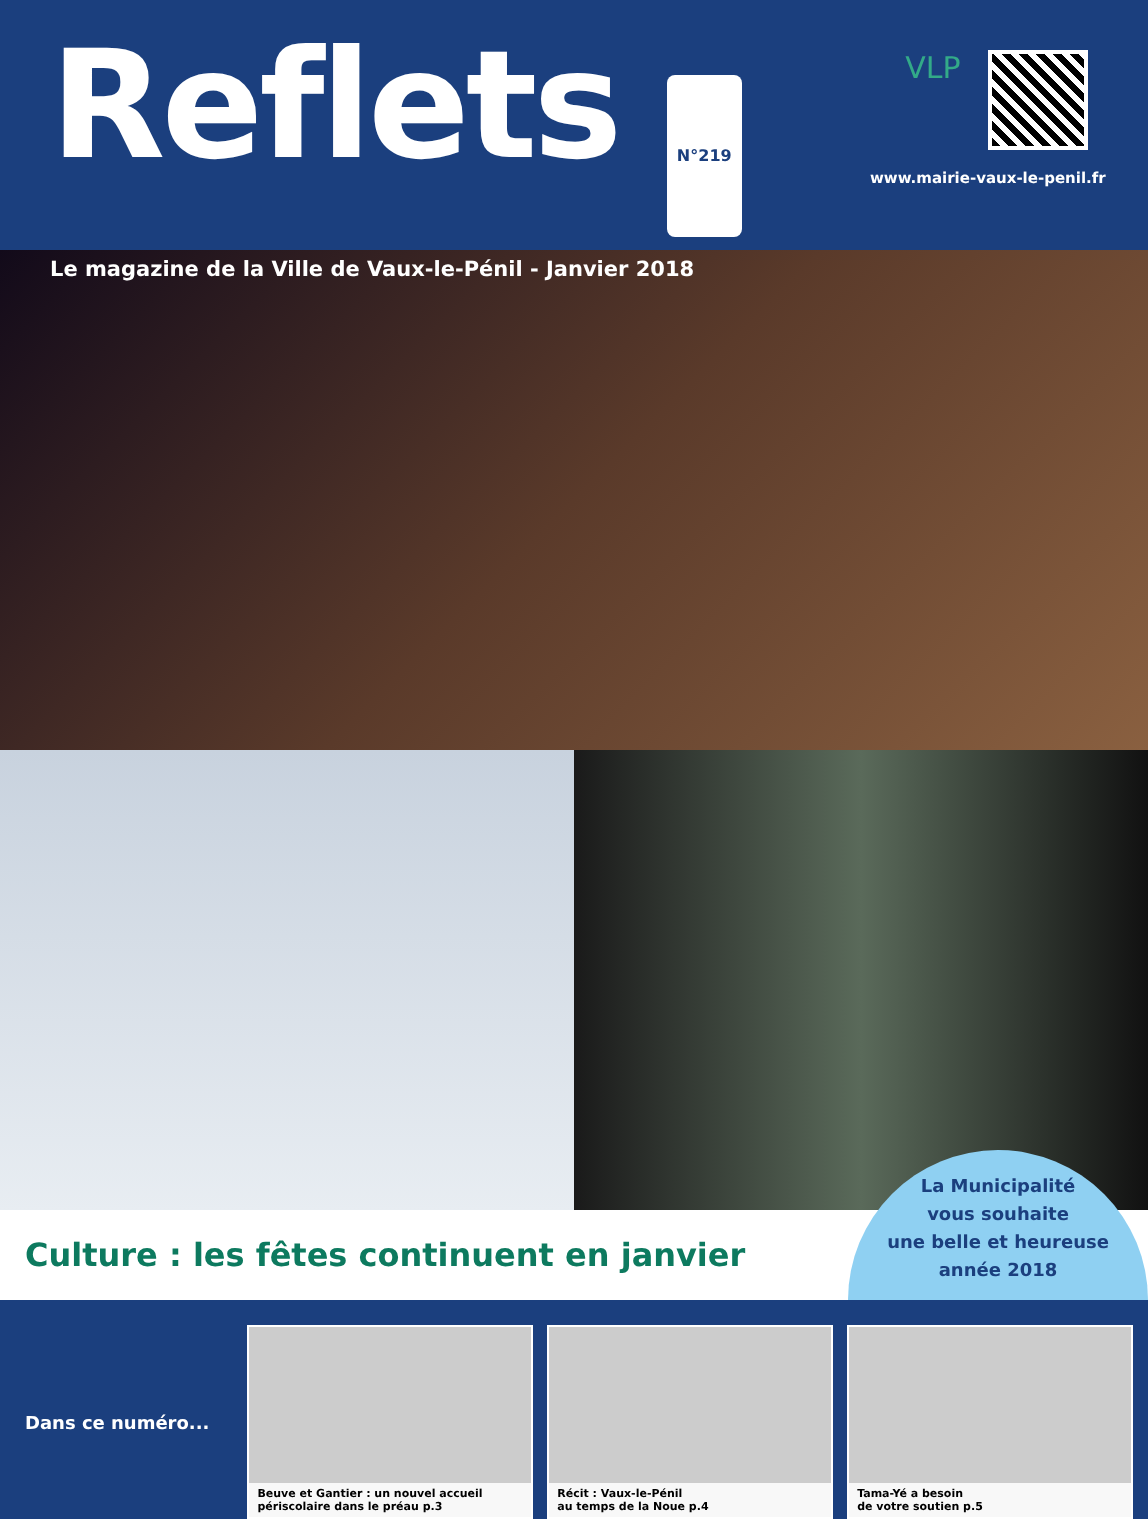Reflets N°219
Le magazine de la Ville de Vaux-le-Pénil - Janvier 2018
VLP
www.mairie-vaux-le-penil.fr
Culture : les fêtes continuent en janvier
La Municipalité
vous souhaite
une belle et heureuse
année 2018
Dans ce numéro...
Beuve et Gantier : un nouvel accueil
périscolaire dans le préau p.3
Récit : Vaux-le-Pénil
au temps de la Noue p.4
Tama-Yé a besoin
de votre soutien p.5